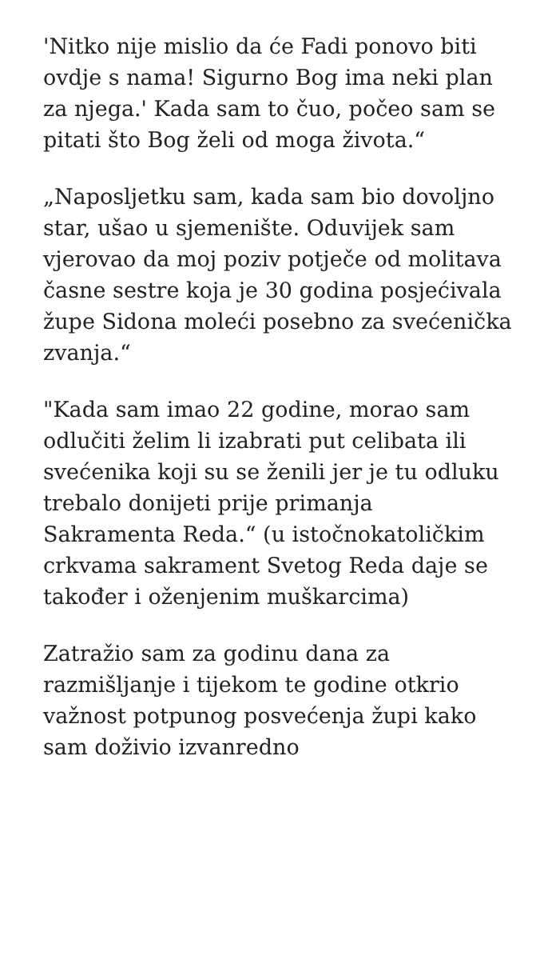'Nitko nije mislio da će Fadi ponovo biti ovdje s nama! Sigurno Bog ima neki plan za njega.' Kada sam to čuo, počeo sam se pitati što Bog želi od moga života.“
„Naposljetku sam, kada sam bio dovoljno star, ušao u sjemenište. Oduvijek sam vjerovao da moj poziv potječe od molitava časne sestre koja je 30 godina posjećivala župe Sidona moleći posebno za svećenička zvanja.“
"Kada sam imao 22 godine, morao sam odlučiti želim li izabrati put celibata ili svećenika koji su se ženili jer je tu odluku trebalo donijeti prije primanja Sakramenta Reda.“ (u istočnokatoličkim crkvama sakrament Svetog Reda daje se također i oženjenim muškarcima)
Zatražio sam za godinu dana za razmišljanje i tijekom te godine otkrio važnost potpunog posvećenja župi kako sam doživio izvanredno